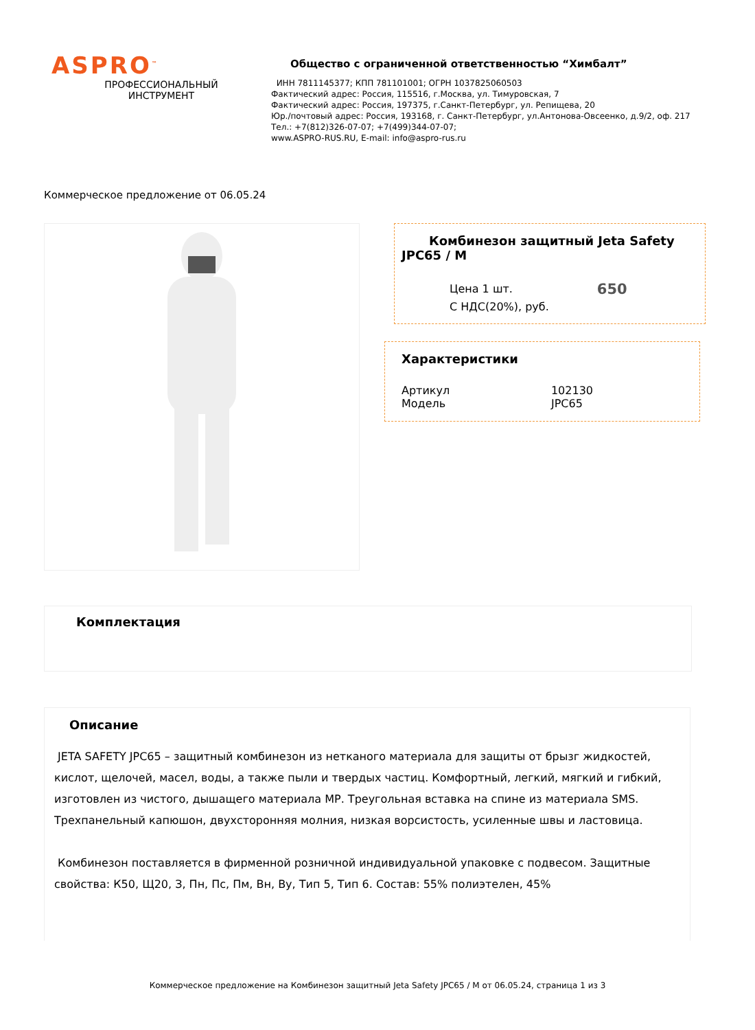ASPRO<sup>™</sup>
ПРОФЕССИОНАЛЬНЫЙ
ИНСТРУМЕНТ
Общество с ограниченной ответственностью “Химбалт”
ИНН 7811145377; КПП 781101001; ОГРН 1037825060503
Фактический адрес: Россия, 115516, г.Москва, ул. Тимуровская, 7
Фактический адрес: Россия, 197375, г.Санкт-Петербург, ул. Репищева, 20
Юр./почтовый адрес: Россия, 193168, г. Санкт-Петербург, ул.Антонова-Овсеенко, д.9/2, оф. 217
Тел.: +7(812)326-07-07; +7(499)344-07-07;
www.ASPRO-RUS.RU, E-mail: info@aspro-rus.ru
Коммерческое предложение от 06.05.24
Комбинезон защитный Jeta Safety JPC65 / M
Цена 1 шт.
С НДС(20%), руб.
650
Характеристики
| Артикул | 102130 |
| Модель | JPC65 |
Комплектация
Описание
JETA SAFETY JPC65 – защитный комбинезон из нетканого материала для защиты от брызг жидкостей, кислот, щелочей, масел, воды, а также пыли и твердых частиц. Комфортный, легкий, мягкий и гибкий, изготовлен из чистого, дышащего материала МР. Треугольная вставка на спине из материала SMS. Трехпанельный капюшон, двухсторонняя молния, низкая ворсистость, усиленные швы и ластовица.
Комбинезон поставляется в фирменной розничной индивидуальной упаковке с подвесом. Защитные свойства: К50, Щ20, З, Пн, Пс, Пм, Вн, Ву, Тип 5, Тип 6. Состав: 55% полиэтелен, 45%
Коммерческое предложение на Комбинезон защитный Jeta Safety JPC65 / M от 06.05.24, страница 1 из 3